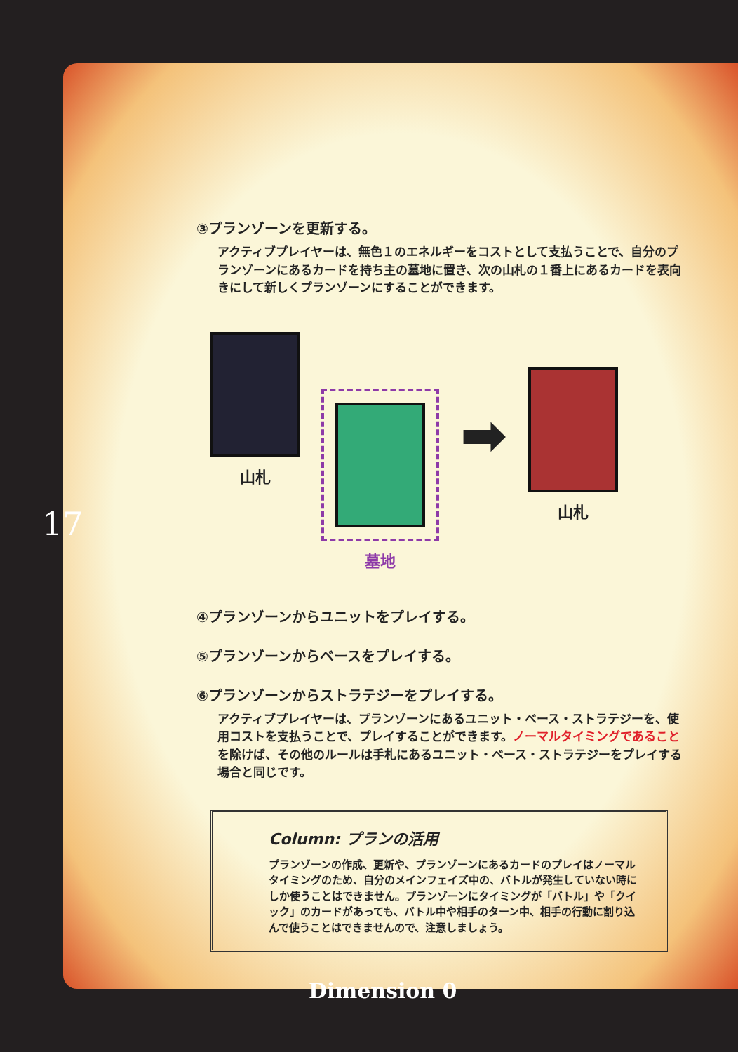③プランゾーンを更新する。
アクティブプレイヤーは、無色１のエネルギーをコストとして支払うことで、自分のプランゾーンにあるカードを持ち主の墓地に置き、次の山札の１番上にあるカードを表向きにして新しくプランゾーンにすることができます。
山札 墓地
➡
山札
④プランゾーンからユニットをプレイする。
⑤プランゾーンからベースをプレイする。
⑥プランゾーンからストラテジーをプレイする。
アクティブプレイヤーは、プランゾーンにあるユニット・ベース・ストラテジーを、使用コストを支払うことで、プレイすることができます。ノーマルタイミングであることを除けば、その他のルールは手札にあるユニット・ベース・ストラテジーをプレイする場合と同じです。
Column: プランの活用
プランゾーンの作成、更新や、プランゾーンにあるカードのプレイはノーマルタイミングのため、自分のメインフェイズ中の、バトルが発生していない時にしか使うことはできません。プランゾーンにタイミングが「バトル」や「クイック」のカードがあっても、バトル中や相手のターン中、相手の行動に割り込んで使うことはできませんので、注意しましょう。
17
Dimension 0